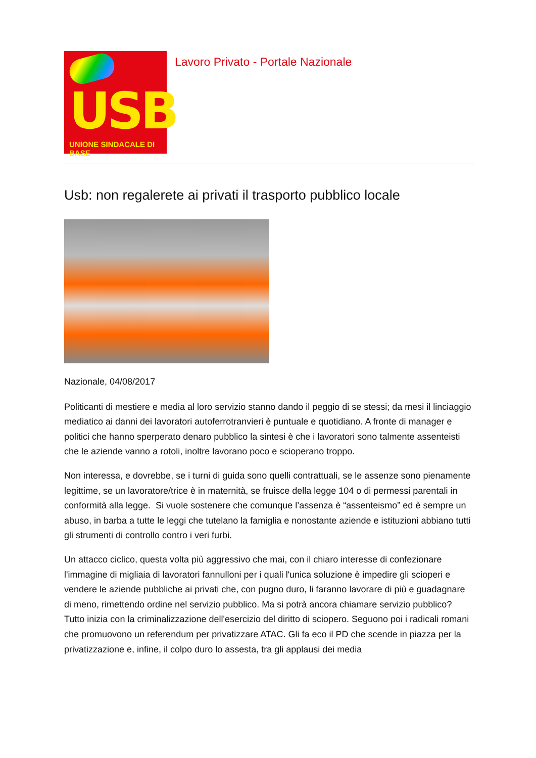USB
UNIONE SINDACALE DI BASE
Lavoro Privato - Portale Nazionale
Usb: non regalerete ai privati il trasporto pubblico locale
Nazionale, 04/08/2017
Politicanti di mestiere e media al loro servizio stanno dando il peggio di se stessi; da mesi il linciaggio mediatico ai danni dei lavoratori autoferrotranvieri è puntuale e quotidiano. A fronte di manager e politici che hanno sperperato denaro pubblico la sintesi è che i lavoratori sono talmente assenteisti che le aziende vanno a rotoli, inoltre lavorano poco e scioperano troppo.
Non interessa, e dovrebbe, se i turni di guida sono quelli contrattuali, se le assenze sono pienamente legittime, se un lavoratore/trice è in maternità, se fruisce della legge 104 o di permessi parentali in conformità alla legge. Si vuole sostenere che comunque l’assenza è “assenteismo” ed è sempre un abuso, in barba a tutte le leggi che tutelano la famiglia e nonostante aziende e istituzioni abbiano tutti gli strumenti di controllo contro i veri furbi.
Un attacco ciclico, questa volta più aggressivo che mai, con il chiaro interesse di confezionare l'immagine di migliaia di lavoratori fannulloni per i quali l'unica soluzione è impedire gli scioperi e vendere le aziende pubbliche ai privati che, con pugno duro, li faranno lavorare di più e guadagnare di meno, rimettendo ordine nel servizio pubblico. Ma si potrà ancora chiamare servizio pubblico?
Tutto inizia con la criminalizzazione dell'esercizio del diritto di sciopero. Seguono poi i radicali romani che promuovono un referendum per privatizzare ATAC. Gli fa eco il PD che scende in piazza per la privatizzazione e, infine, il colpo duro lo assesta, tra gli applausi dei media